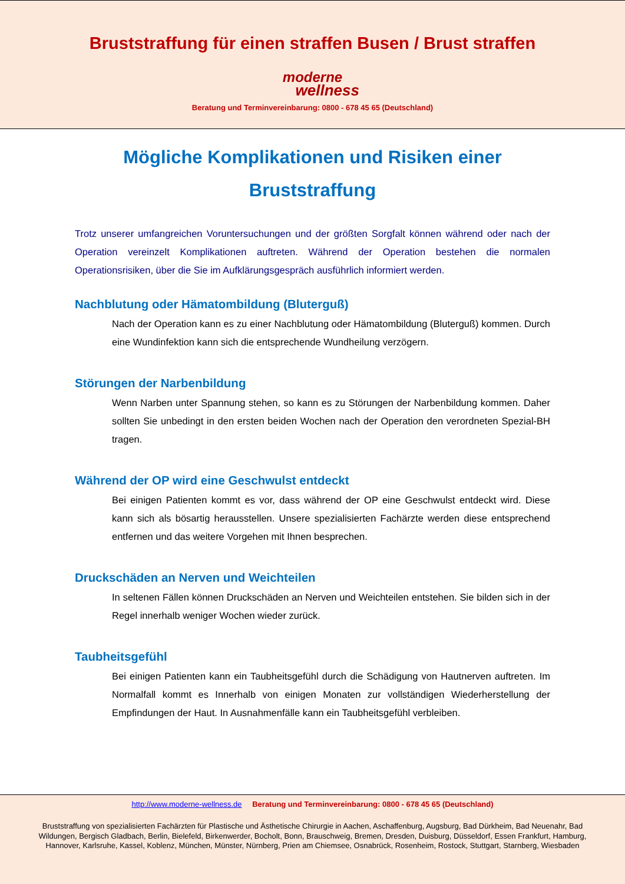Bruststraffung für einen straffen Busen / Brust straffen
moderne
wellness
Beratung und Terminvereinbarung: 0800 - 678 45 65 (Deutschland)
Mögliche Komplikationen und Risiken einer Bruststraffung
Trotz unserer umfangreichen Voruntersuchungen und der größten Sorgfalt können während oder nach der Operation vereinzelt Komplikationen auftreten. Während der Operation bestehen die normalen Operationsrisiken, über die Sie im Aufklärungsgespräch ausführlich informiert werden.
Nachblutung oder Hämatombildung (Bluterguß)
Nach der Operation kann es zu einer Nachblutung oder Hämatombildung (Bluterguß) kommen. Durch eine Wundinfektion kann sich die entsprechende Wundheilung verzögern.
Störungen der Narbenbildung
Wenn Narben unter Spannung stehen, so kann es zu Störungen der Narbenbildung kommen. Daher sollten Sie unbedingt in den ersten beiden Wochen nach der Operation den verordneten Spezial-BH tragen.
Während der OP wird eine Geschwulst entdeckt
Bei einigen Patienten kommt es vor, dass während der OP eine Geschwulst entdeckt wird. Diese kann sich als bösartig herausstellen. Unsere spezialisierten Fachärzte werden diese entsprechend entfernen und das weitere Vorgehen mit Ihnen besprechen.
Druckschäden an Nerven und Weichteilen
In seltenen Fällen können Druckschäden an Nerven und Weichteilen entstehen. Sie bilden sich in der Regel innerhalb weniger Wochen wieder zurück.
Taubheitsgefühl
Bei einigen Patienten kann ein Taubheitsgefühl durch die Schädigung von Hautnerven auftreten. Im Normalfall kommt es Innerhalb von einigen Monaten zur vollständigen Wiederherstellung der Empfindungen der Haut. In Ausnahmenfälle kann ein Taubheitsgefühl verbleiben.
http://www.moderne-wellness.de Beratung und Terminvereinbarung: 0800 - 678 45 65 (Deutschland)
Bruststraffung von spezialisierten Fachärzten für Plastische und Ästhetische Chirurgie in Aachen, Aschaffenburg, Augsburg, Bad Dürkheim, Bad Neuenahr, Bad Wildungen, Bergisch Gladbach, Berlin, Bielefeld, Birkenwerder, Bocholt, Bonn, Brauschweig, Bremen, Dresden, Duisburg, Düsseldorf, Essen Frankfurt, Hamburg, Hannover, Karlsruhe, Kassel, Koblenz, München, Münster, Nürnberg, Prien am Chiemsee, Osnabrück, Rosenheim, Rostock, Stuttgart, Starnberg, Wiesbaden